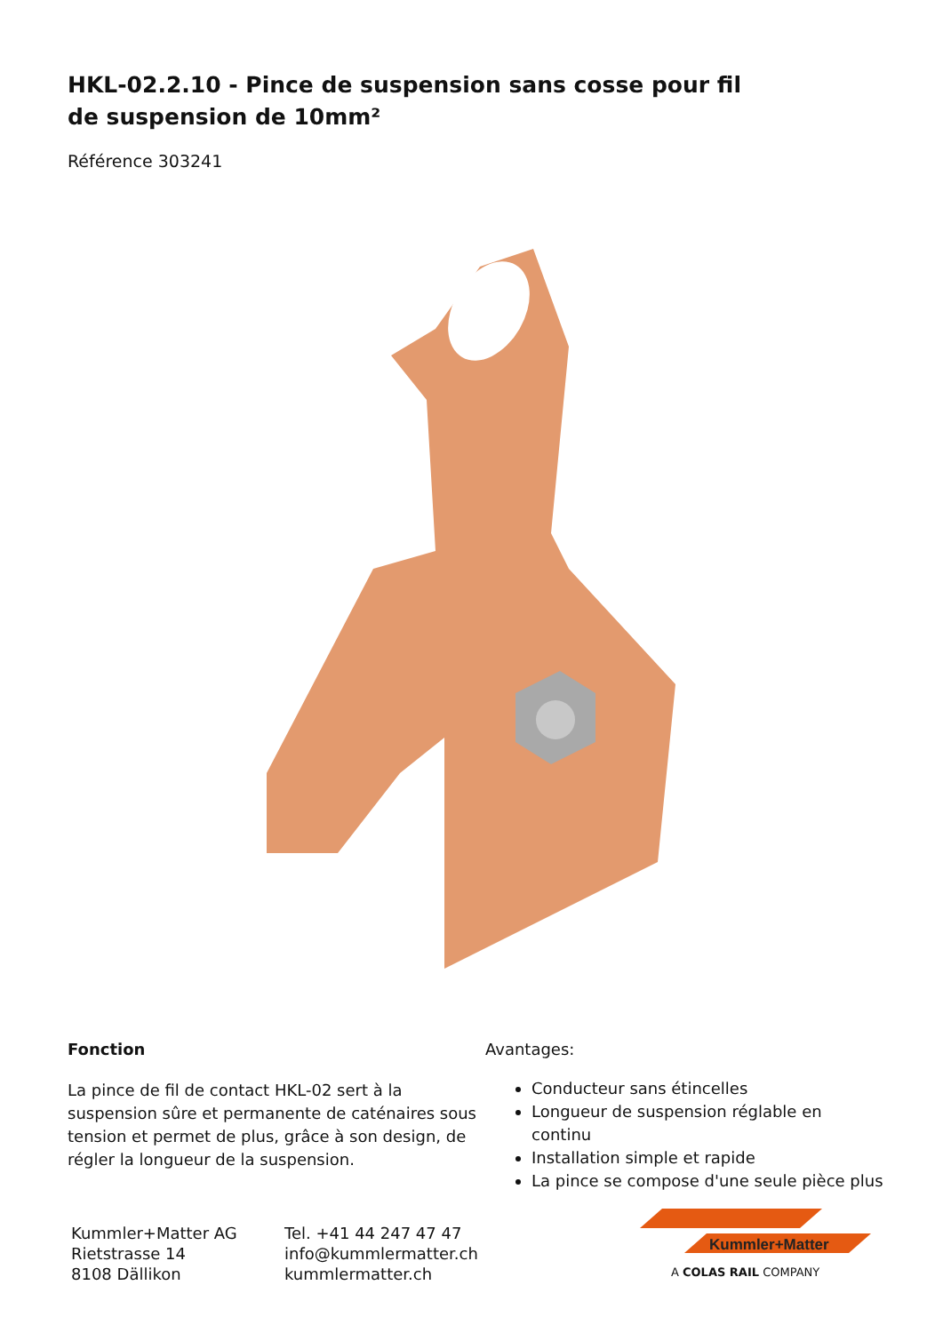HKL-02.2.10 - Pince de suspension sans cosse pour fil de suspension de 10mm²
Référence 303241
Fonction
La pince de fil de contact HKL-02 sert à la suspension sûre et permanente de caténaires sous tension et permet de plus, grâce à son design, de régler la longueur de la suspension.
Avantages:
Conducteur sans étincelles
Longueur de suspension réglable en continu
Installation simple et rapide
La pince se compose d'une seule pièce plus
Kummler+Matter AG
Rietstrasse 14
8108 Dällikon
Tel. +41 44 247 47 47
info@kummlermatter.ch
kummlermatter.ch
Kummler+Matter
A COLAS RAIL COMPANY